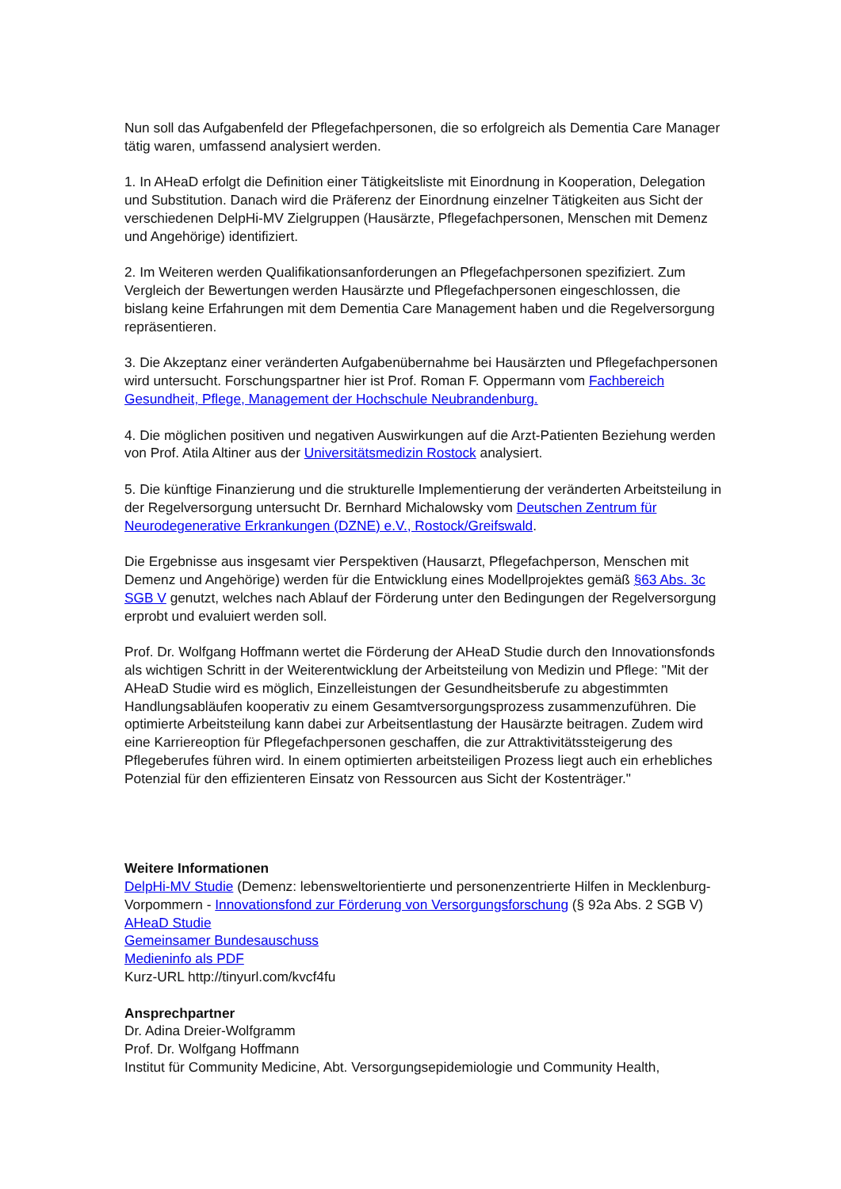Nun soll das Aufgabenfeld der Pflegefachpersonen, die so erfolgreich als Dementia Care Manager tätig waren, umfassend analysiert werden.
1. In AHeaD erfolgt die Definition einer Tätigkeitsliste mit Einordnung in Kooperation, Delegation und Substitution. Danach wird die Präferenz der Einordnung einzelner Tätigkeiten aus Sicht der verschiedenen DelpHi-MV Zielgruppen (Hausärzte, Pflegefachpersonen, Menschen mit Demenz und Angehörige) identifiziert.
2. Im Weiteren werden Qualifikationsanforderungen an Pflegefachpersonen spezifiziert. Zum Vergleich der Bewertungen werden Hausärzte und Pflegefachpersonen eingeschlossen, die bislang keine Erfahrungen mit dem Dementia Care Management haben und die Regelversorgung repräsentieren.
3. Die Akzeptanz einer veränderten Aufgabenübernahme bei Hausärzten und Pflegefachpersonen wird untersucht. Forschungspartner hier ist Prof. Roman F. Oppermann vom Fachbereich Gesundheit, Pflege, Management der Hochschule Neubrandenburg.
4. Die möglichen positiven und negativen Auswirkungen auf die Arzt-Patienten Beziehung werden von Prof. Atila Altiner aus der Universitätsmedizin Rostock analysiert.
5. Die künftige Finanzierung und die strukturelle Implementierung der veränderten Arbeitsteilung in der Regelversorgung untersucht Dr. Bernhard Michalowsky vom Deutschen Zentrum für Neurodegenerative Erkrankungen (DZNE) e.V., Rostock/Greifswald.
Die Ergebnisse aus insgesamt vier Perspektiven (Hausarzt, Pflegefachperson, Menschen mit Demenz und Angehörige) werden für die Entwicklung eines Modellprojektes gemäß §63 Abs. 3c SGB V genutzt, welches nach Ablauf der Förderung unter den Bedingungen der Regelversorgung erprobt und evaluiert werden soll.
Prof. Dr. Wolfgang Hoffmann wertet die Förderung der AHeaD Studie durch den Innovationsfonds als wichtigen Schritt in der Weiterentwicklung der Arbeitsteilung von Medizin und Pflege: "Mit der AHeaD Studie wird es möglich, Einzelleistungen der Gesundheitsberufe zu abgestimmten Handlungsabläufen kooperativ zu einem Gesamtversorgungsprozess zusammenzuführen. Die optimierte Arbeitsteilung kann dabei zur Arbeitsentlastung der Hausärzte beitragen. Zudem wird eine Karriereoption für Pflegefachpersonen geschaffen, die zur Attraktivitätssteigerung des Pflegeberufes führen wird. In einem optimierten arbeitsteiligen Prozess liegt auch ein erhebliches Potenzial für den effizienteren Einsatz von Ressourcen aus Sicht der Kostenträger."
Weitere Informationen
DelpHi-MV Studie (Demenz: lebensweltorientierte und personenzentrierte Hilfen in Mecklenburg-Vorpommern - Innovationsfond zur Förderung von Versorgungsforschung (§ 92a Abs. 2 SGB V)
AHeaD Studie
Gemeinsamer Bundesauschuss
Medieninfo als PDF
Kurz-URL http://tinyurl.com/kvcf4fu
Ansprechpartner
Dr. Adina Dreier-Wolfgramm
Prof. Dr. Wolfgang Hoffmann
Institut für Community Medicine, Abt. Versorgungsepidemiologie und Community Health,